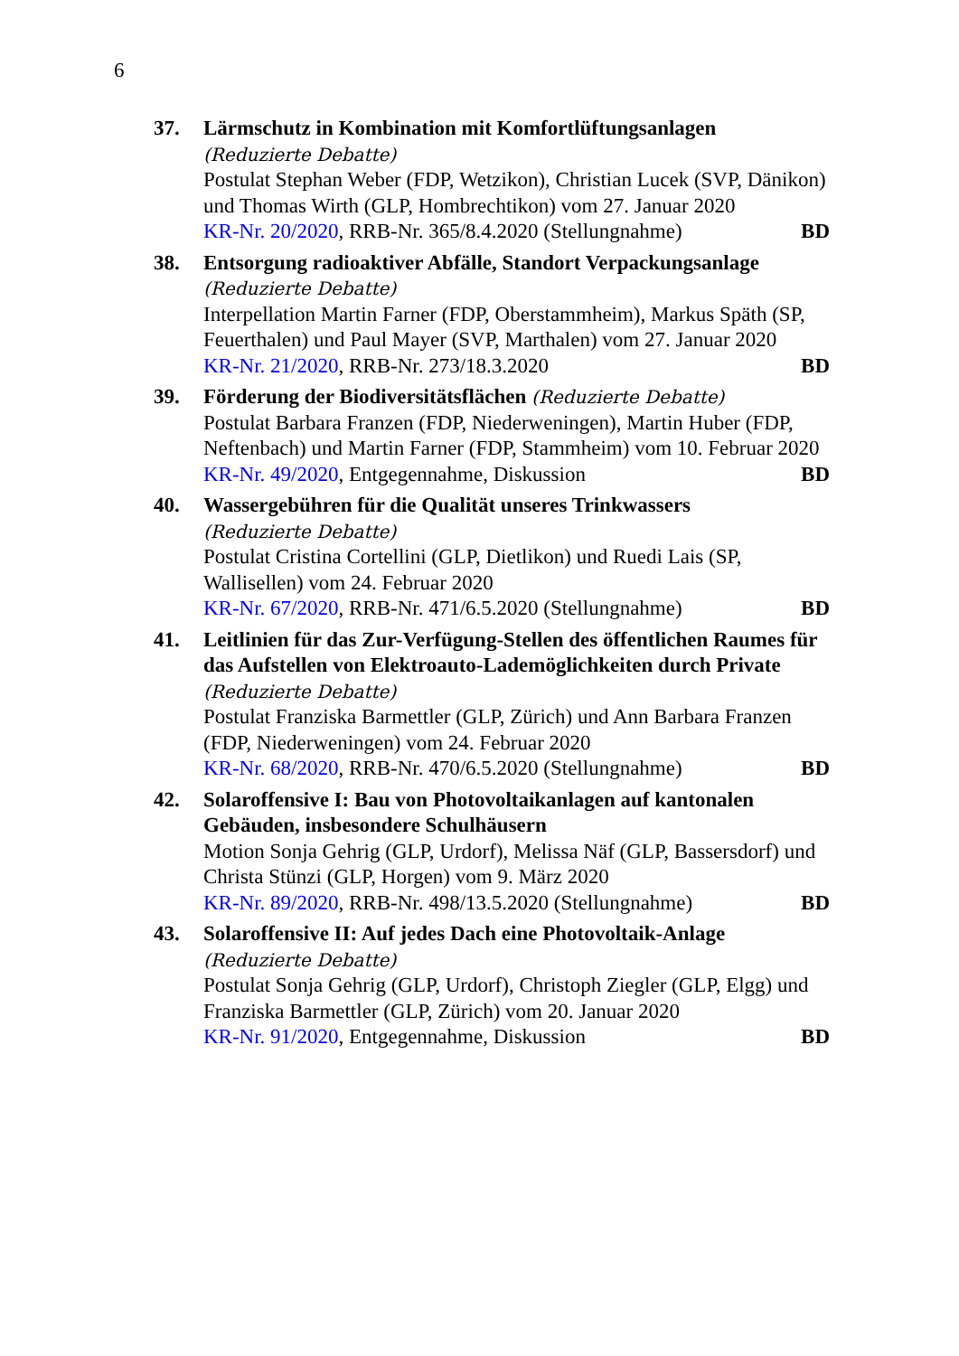6
37. Lärmschutz in Kombination mit Komfortlüftungsanlagen
(Reduzierte Debatte)
Postulat Stephan Weber (FDP, Wetzikon), Christian Lucek (SVP, Dänikon) und Thomas Wirth (GLP, Hombrechtikon) vom 27. Januar 2020
KR-Nr. 20/2020, RRB-Nr. 365/8.4.2020 (Stellungnahme) BD
38. Entsorgung radioaktiver Abfälle, Standort Verpackungsanlage
(Reduzierte Debatte)
Interpellation Martin Farner (FDP, Oberstammheim), Markus Späth (SP, Feuerthalen) und Paul Mayer (SVP, Marthalen) vom 27. Januar 2020
KR-Nr. 21/2020, RRB-Nr. 273/18.3.2020 BD
39. Förderung der Biodiversitätsflächen (Reduzierte Debatte)
Postulat Barbara Franzen (FDP, Niederweningen), Martin Huber (FDP, Neftenbach) und Martin Farner (FDP, Stammheim) vom 10. Februar 2020
KR-Nr. 49/2020, Entgegennahme, Diskussion BD
40. Wassergebühren für die Qualität unseres Trinkwassers
(Reduzierte Debatte)
Postulat Cristina Cortellini (GLP, Dietlikon) und Ruedi Lais (SP, Wallisellen) vom 24. Februar 2020
KR-Nr. 67/2020, RRB-Nr. 471/6.5.2020 (Stellungnahme) BD
41. Leitlinien für das Zur-Verfügung-Stellen des öffentlichen Raumes für das Aufstellen von Elektroauto-Lademöglichkeiten durch Private (Reduzierte Debatte)
Postulat Franziska Barmettler (GLP, Zürich) und Ann Barbara Franzen (FDP, Niederweningen) vom 24. Februar 2020
KR-Nr. 68/2020, RRB-Nr. 470/6.5.2020 (Stellungnahme) BD
42. Solaroffensive I: Bau von Photovoltaikanlagen auf kantonalen Gebäuden, insbesondere Schulhäusern
Motion Sonja Gehrig (GLP, Urdorf), Melissa Näf (GLP, Bassersdorf) und Christa Stünzi (GLP, Horgen) vom 9. März 2020
KR-Nr. 89/2020, RRB-Nr. 498/13.5.2020 (Stellungnahme) BD
43. Solaroffensive II: Auf jedes Dach eine Photovoltaik-Anlage
(Reduzierte Debatte)
Postulat Sonja Gehrig (GLP, Urdorf), Christoph Ziegler (GLP, Elgg) und Franziska Barmettler (GLP, Zürich) vom 20. Januar 2020
KR-Nr. 91/2020, Entgegennahme, Diskussion BD